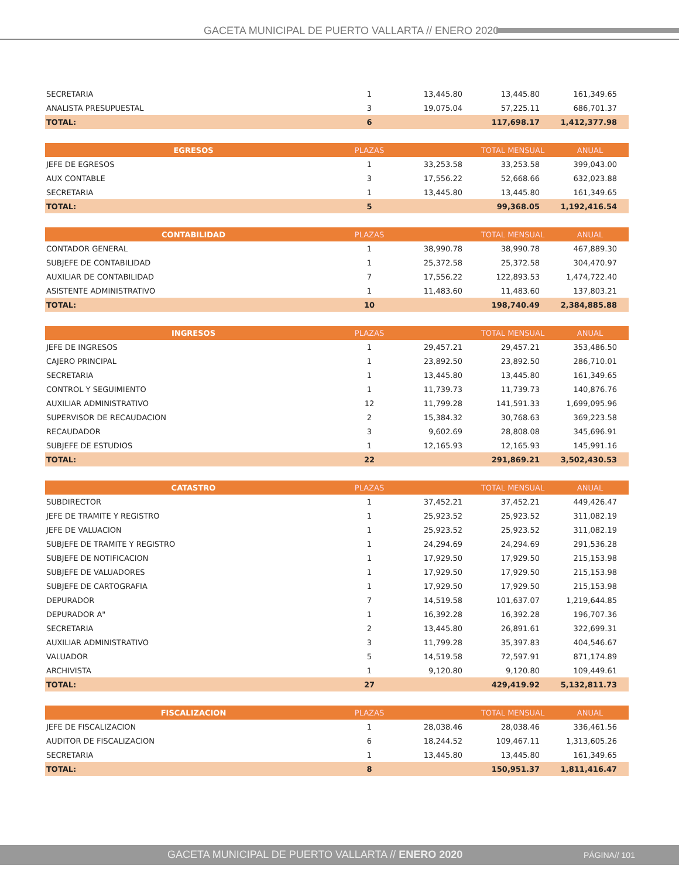GACETA MUNICIPAL DE PUERTO VALLARTA // ENERO 2020
| SECRETARIA | 1 | 13,445.80 | 13,445.80 | 161,349.65 |
| ANALISTA PRESUPUESTAL | 3 | 19,075.04 | 57,225.11 | 686,701.37 |
| TOTAL: | 6 | | 117,698.17 | 1,412,377.98 |
| EGRESOS | PLAZAS | | TOTAL MENSUAL | ANUAL |
| --- | --- | --- | --- | --- |
| JEFE DE EGRESOS | 1 | 33,253.58 | 33,253.58 | 399,043.00 |
| AUX CONTABLE | 3 | 17,556.22 | 52,668.66 | 632,023.88 |
| SECRETARIA | 1 | 13,445.80 | 13,445.80 | 161,349.65 |
| TOTAL: | 5 | | 99,368.05 | 1,192,416.54 |
| CONTABILIDAD | PLAZAS | | TOTAL MENSUAL | ANUAL |
| --- | --- | --- | --- | --- |
| CONTADOR GENERAL | 1 | 38,990.78 | 38,990.78 | 467,889.30 |
| SUBJEFE DE CONTABILIDAD | 1 | 25,372.58 | 25,372.58 | 304,470.97 |
| AUXILIAR DE CONTABILIDAD | 7 | 17,556.22 | 122,893.53 | 1,474,722.40 |
| ASISTENTE ADMINISTRATIVO | 1 | 11,483.60 | 11,483.60 | 137,803.21 |
| TOTAL: | 10 | | 198,740.49 | 2,384,885.88 |
| INGRESOS | PLAZAS | | TOTAL MENSUAL | ANUAL |
| --- | --- | --- | --- | --- |
| JEFE DE INGRESOS | 1 | 29,457.21 | 29,457.21 | 353,486.50 |
| CAJERO PRINCIPAL | 1 | 23,892.50 | 23,892.50 | 286,710.01 |
| SECRETARIA | 1 | 13,445.80 | 13,445.80 | 161,349.65 |
| CONTROL Y SEGUIMIENTO | 1 | 11,739.73 | 11,739.73 | 140,876.76 |
| AUXILIAR ADMINISTRATIVO | 12 | 11,799.28 | 141,591.33 | 1,699,095.96 |
| SUPERVISOR DE RECAUDACION | 2 | 15,384.32 | 30,768.63 | 369,223.58 |
| RECAUDADOR | 3 | 9,602.69 | 28,808.08 | 345,696.91 |
| SUBJEFE DE ESTUDIOS | 1 | 12,165.93 | 12,165.93 | 145,991.16 |
| TOTAL: | 22 | | 291,869.21 | 3,502,430.53 |
| CATASTRO | PLAZAS | | TOTAL MENSUAL | ANUAL |
| --- | --- | --- | --- | --- |
| SUBDIRECTOR | 1 | 37,452.21 | 37,452.21 | 449,426.47 |
| JEFE DE TRAMITE Y REGISTRO | 1 | 25,923.52 | 25,923.52 | 311,082.19 |
| JEFE DE VALUACION | 1 | 25,923.52 | 25,923.52 | 311,082.19 |
| SUBJEFE DE TRAMITE Y REGISTRO | 1 | 24,294.69 | 24,294.69 | 291,536.28 |
| SUBJEFE DE NOTIFICACION | 1 | 17,929.50 | 17,929.50 | 215,153.98 |
| SUBJEFE DE VALUADORES | 1 | 17,929.50 | 17,929.50 | 215,153.98 |
| SUBJEFE DE CARTOGRAFIA | 1 | 17,929.50 | 17,929.50 | 215,153.98 |
| DEPURADOR | 7 | 14,519.58 | 101,637.07 | 1,219,644.85 |
| DEPURADOR A" | 1 | 16,392.28 | 16,392.28 | 196,707.36 |
| SECRETARIA | 2 | 13,445.80 | 26,891.61 | 322,699.31 |
| AUXILIAR ADMINISTRATIVO | 3 | 11,799.28 | 35,397.83 | 404,546.67 |
| VALUADOR | 5 | 14,519.58 | 72,597.91 | 871,174.89 |
| ARCHIVISTA | 1 | 9,120.80 | 9,120.80 | 109,449.61 |
| TOTAL: | 27 | | 429,419.92 | 5,132,811.73 |
| FISCALIZACION | PLAZAS | | TOTAL MENSUAL | ANUAL |
| --- | --- | --- | --- | --- |
| JEFE DE FISCALIZACION | 1 | 28,038.46 | 28,038.46 | 336,461.56 |
| AUDITOR DE FISCALIZACION | 6 | 18,244.52 | 109,467.11 | 1,313,605.26 |
| SECRETARIA | 1 | 13,445.80 | 13,445.80 | 161,349.65 |
| TOTAL: | 8 | | 150,951.37 | 1,811,416.47 |
GACETA MUNICIPAL DE PUERTO VALLARTA // ENERO 2020 PÁGINA// 101